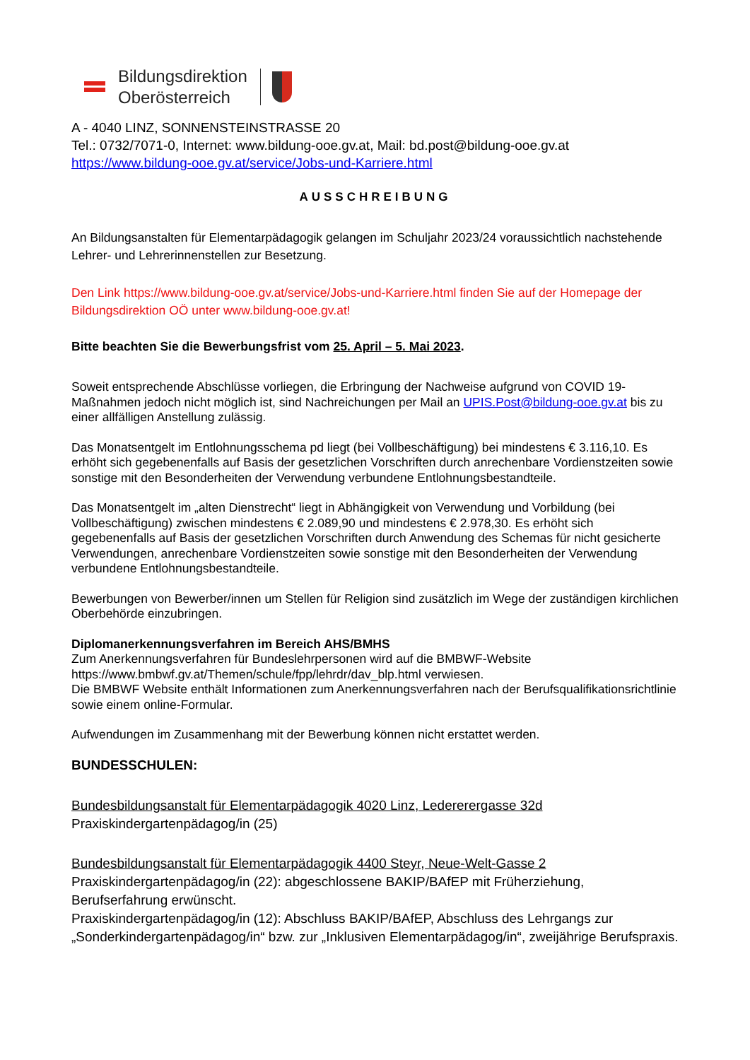Bildungsdirektion
Oberösterreich
A - 4040 LINZ, SONNENSTEINSTRASSE 20
Tel.: 0732/7071-0, Internet: www.bildung-ooe.gv.at, Mail: bd.post@bildung-ooe.gv.at
https://www.bildung-ooe.gv.at/service/Jobs-und-Karriere.html
AUSSCHREIBUNG
An Bildungsanstalten für Elementarpädagogik gelangen im Schuljahr 2023/24 voraussichtlich nachstehende Lehrer- und Lehrerinnenstellen zur Besetzung.
Den Link https://www.bildung-ooe.gv.at/service/Jobs-und-Karriere.html finden Sie auf der Homepage der Bildungsdirektion OÖ unter www.bildung-ooe.gv.at!
Bitte beachten Sie die Bewerbungsfrist vom 25. April – 5. Mai 2023.
Soweit entsprechende Abschlüsse vorliegen, die Erbringung der Nachweise aufgrund von COVID 19-Maßnahmen jedoch nicht möglich ist, sind Nachreichungen per Mail an UPIS.Post@bildung-ooe.gv.at bis zu einer allfälligen Anstellung zulässig.
Das Monatsentgelt im Entlohnungsschema pd liegt (bei Vollbeschäftigung) bei mindestens € 3.116,10. Es erhöht sich gegebenenfalls auf Basis der gesetzlichen Vorschriften durch anrechenbare Vordienstzeiten sowie sonstige mit den Besonderheiten der Verwendung verbundene Entlohnungsbestandteile.
Das Monatsentgelt im „alten Dienstrecht“ liegt in Abhängigkeit von Verwendung und Vorbildung (bei Vollbeschäftigung) zwischen mindestens € 2.089,90 und mindestens € 2.978,30. Es erhöht sich gegebenenfalls auf Basis der gesetzlichen Vorschriften durch Anwendung des Schemas für nicht gesicherte Verwendungen, anrechenbare Vordienstzeiten sowie sonstige mit den Besonderheiten der Verwendung verbundene Entlohnungsbestandteile.
Bewerbungen von Bewerber/innen um Stellen für Religion sind zusätzlich im Wege der zuständigen kirchlichen Oberbehörde einzubringen.
Diplomanerkennungsverfahren im Bereich AHS/BMHS
Zum Anerkennungsverfahren für Bundeslehrpersonen wird auf die BMBWF-Website https://www.bmbwf.gv.at/Themen/schule/fpp/lehrdr/dav_blp.html verwiesen.
Die BMBWF Website enthält Informationen zum Anerkennungsverfahren nach der Berufsqualifikationsrichtlinie sowie einem online-Formular.
Aufwendungen im Zusammenhang mit der Bewerbung können nicht erstattet werden.
BUNDESSCHULEN:
Bundesbildungsanstalt für Elementarpädagogik 4020 Linz, Ledererergasse 32d
Praxiskindergartenpädagog/in (25)
Bundesbildungsanstalt für Elementarpädagogik 4400 Steyr, Neue-Welt-Gasse 2
Praxiskindergartenpädagog/in (22): abgeschlossene BAKIP/BAfEP mit Früherziehung, Berufserfahrung erwünscht.
Praxiskindergartenpädagog/in (12): Abschluss BAKIP/BAfEP, Abschluss des Lehrgangs zur „Sonderkindergartenpädagog/in“ bzw. zur „Inklusiven Elementarpädagog/in“, zweijährige Berufspraxis.